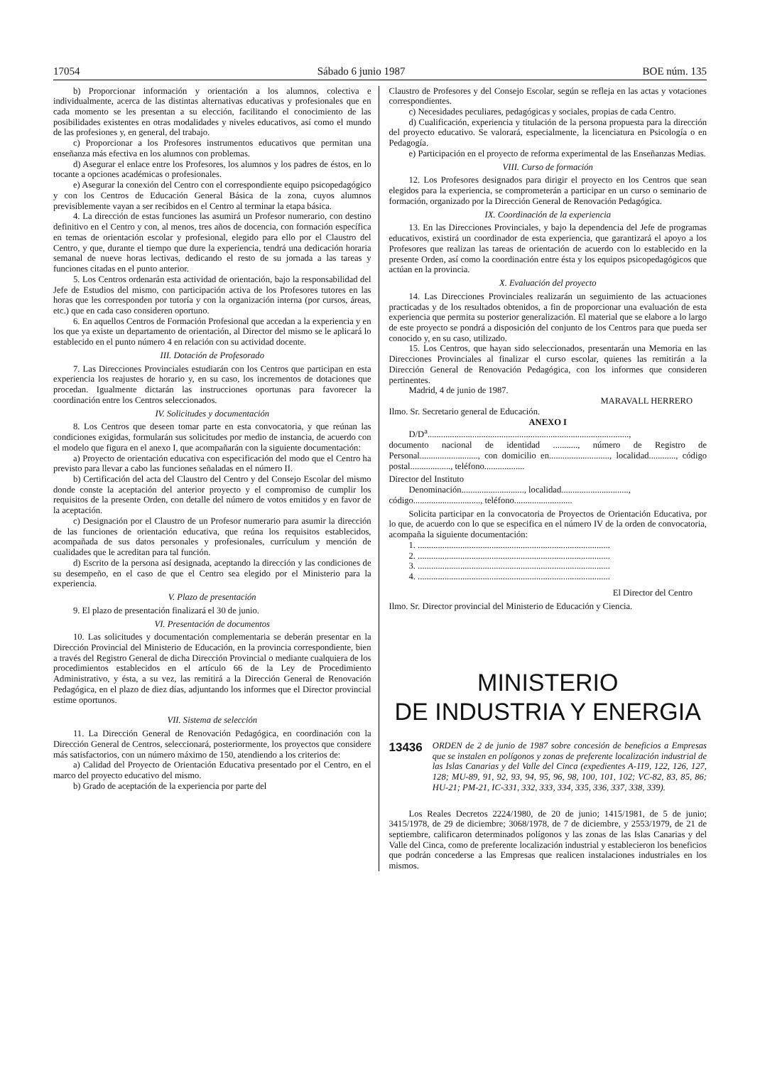17054 Sábado 6 junio 1987 BOE núm. 135
b) Proporcionar información y orientación a los alumnos, colectiva e individualmente, acerca de las distintas alternativas educativas y profesionales que en cada momento se les presentan a su elección, facilitando el conocimiento de las posibilidades existentes en otras modalidades y niveles educativos, así como el mundo de las profesiones y, en general, del trabajo.
c) Proporcionar a los Profesores instrumentos educativos que permitan una enseñanza más efectiva en los alumnos con problemas.
d) Asegurar el enlace entre los Profesores, los alumnos y los padres de éstos, en lo tocante a opciones académicas o profesionales.
e) Asegurar la conexión del Centro con el correspondiente equipo psicopedagógico y con los Centros de Educación General Básica de la zona, cuyos alumnos previsiblemente vayan a ser recibidos en el Centro al terminar la etapa básica.
4. La dirección de estas funciones las asumirá un Profesor numerario, con destino definitivo en el Centro y con, al menos, tres años de docencia, con formación específica en temas de orientación escolar y profesional, elegido para ello por el Claustro del Centro, y que, durante el tiempo que dure la experiencia, tendrá una dedicación horaria semanal de nueve horas lectivas, dedicando el resto de su jornada a las tareas y funciones citadas en el punto anterior.
5. Los Centros ordenarán esta actividad de orientación, bajo la responsabilidad del Jefe de Estudios del mismo, con participación activa de los Profesores tutores en las horas que les corresponden por tutoría y con la organización interna (por cursos, áreas, etc.) que en cada caso consideren oportuno.
6. En aquellos Centros de Formación Profesional que accedan a la experiencia y en los que ya existe un departamento de orientación, al Director del mismo se le aplicará lo establecido en el punto número 4 en relación con su actividad docente.
III. Dotación de Profesorado
7. Las Direcciones Provinciales estudiarán con los Centros que participan en esta experiencia los reajustes de horario y, en su caso, los incrementos de dotaciones que procedan. Igualmente dictarán las instrucciones oportunas para favorecer la coordinación entre los Centros seleccionados.
IV. Solicitudes y documentación
8. Los Centros que deseen tomar parte en esta convocatoria, y que reúnan las condiciones exigidas, formularán sus solicitudes por medio de instancia, de acuerdo con el modelo que figura en el anexo I, que acompañarán con la siguiente documentación:
a) Proyecto de orientación educativa con especificación del modo que el Centro ha previsto para llevar a cabo las funciones señaladas en el número II.
b) Certificación del acta del Claustro del Centro y del Consejo Escolar del mismo donde conste la aceptación del anterior proyecto y el compromiso de cumplir los requisitos de la presente Orden, con detalle del número de votos emitidos y en favor de la aceptación.
c) Designación por el Claustro de un Profesor numerario para asumir la dirección de las funciones de orientación educativa, que reúna los requisitos establecidos, acompañada de sus datos personales y profesionales, currículum y mención de cualidades que le acreditan para tal función.
d) Escrito de la persona así designada, aceptando la dirección y las condiciones de su desempeño, en el caso de que el Centro sea elegido por el Ministerio para la experiencia.
V. Plazo de presentación
9. El plazo de presentación finalizará el 30 de junio.
VI. Presentación de documentos
10. Las solicitudes y documentación complementaria se deberán presentar en la Dirección Provincial del Ministerio de Educación, en la provincia correspondiente, bien a través del Registro General de dicha Dirección Provincial o mediante cualquiera de los procedimientos establecidos en el artículo 66 de la Ley de Procedimiento Administrativo, y ésta, a su vez, las remitirá a la Dirección General de Renovación Pedagógica, en el plazo de diez días, adjuntando los informes que el Director provincial estime oportunos.
VII. Sistema de selección
11. La Dirección General de Renovación Pedagógica, en coordinación con la Dirección General de Centros, seleccionará, posteriormente, los proyectos que considere más satisfactorios, con un número máximo de 150, atendiendo a los criterios de:
a) Calidad del Proyecto de Orientación Educativa presentado por el Centro, en el marco del proyecto educativo del mismo.
b) Grado de aceptación de la experiencia por parte del
Claustro de Profesores y del Consejo Escolar, según se refleja en las actas y votaciones correspondientes.
c) Necesidades peculiares, pedagógicas y sociales, propias de cada Centro.
d) Cualificación, experiencia y titulación de la persona propuesta para la dirección del proyecto educativo. Se valorará, especialmente, la licenciatura en Psicología o en Pedagogía.
e) Participación en el proyecto de reforma experimental de las Enseñanzas Medias.
VIII. Curso de formación
12. Los Profesores designados para dirigir el proyecto en los Centros que sean elegidos para la experiencia, se comprometerán a participar en un curso o seminario de formación, organizado por la Dirección General de Renovación Pedagógica.
IX. Coordinación de la experiencia
13. En las Direcciones Provinciales, y bajo la dependencia del Jefe de programas educativos, existirá un coordinador de esta experiencia, que garantizará el apoyo a los Profesores que realizan las tareas de orientación de acuerdo con lo establecido en la presente Orden, así como la coordinación entre ésta y los equipos psicopedagógicos que actúan en la provincia.
X. Evaluación del proyecto
14. Las Direcciones Provinciales realizarán un seguimiento de las actuaciones practicadas y de los resultados obtenidos, a fin de proporcionar una evaluación de esta experiencia que permita su posterior generalización. El material que se elabore a lo largo de este proyecto se pondrá a disposición del conjunto de los Centros para que pueda ser conocido y, en su caso, utilizado.
15. Los Centros, que hayan sido seleccionados, presentarán una Memoria en las Direcciones Provinciales al finalizar el curso escolar, quienes las remitirán a la Dirección General de Renovación Pedagógica, con los informes que consideren pertinentes.
Madrid, 4 de junio de 1987.
MARAVALL HERRERO
Ilmo. Sr. Secretario general de Educación.
ANEXO I
D/D<sup>a</sup>..........................................................................................,
documento nacional de identidad ..........., número de Registro de Personal.........................., con domicilio en..........................., localidad............, código postal.................., teléfono..................
Director del Instituto
Denominación............................, localidad..............................,
código.............................., teléfono..........................
Solicita participar en la convocatoria de Proyectos de Orientación Educativa, por lo que, de acuerdo con lo que se especifica en el número IV de la orden de convocatoria, acompaña la siguiente documentación:
1. ......................................................................................
2. ......................................................................................
3. ......................................................................................
4. ......................................................................................
El Director del Centro
Ilmo. Sr. Director provincial del Ministerio de Educación y Ciencia.
MINISTERIO
DE INDUSTRIA Y ENERGIA
13436
ORDEN de 2 de junio de 1987 sobre concesión de beneficios a Empresas que se instalen en polígonos y zonas de preferente localización industrial de las Islas Canarias y del Valle del Cinca (expedientes A-119, 122, 126, 127, 128; MU-89, 91, 92, 93, 94, 95, 96, 98, 100, 101, 102; VC-82, 83, 85, 86; HU-21; PM-21, IC-331, 332, 333, 334, 335, 336, 337, 338, 339).
Los Reales Decretos 2224/1980, de 20 de junio; 1415/1981, de 5 de junio; 3415/1978, de 29 de diciembre; 3068/1978, de 7 de diciembre, y 2553/1979, de 21 de septiembre, calificaron determinados polígonos y las zonas de las Islas Canarias y del Valle del Cinca, como de preferente localización industrial y establecieron los beneficios que podrán concederse a las Empresas que realicen instalaciones industriales en los mismos.